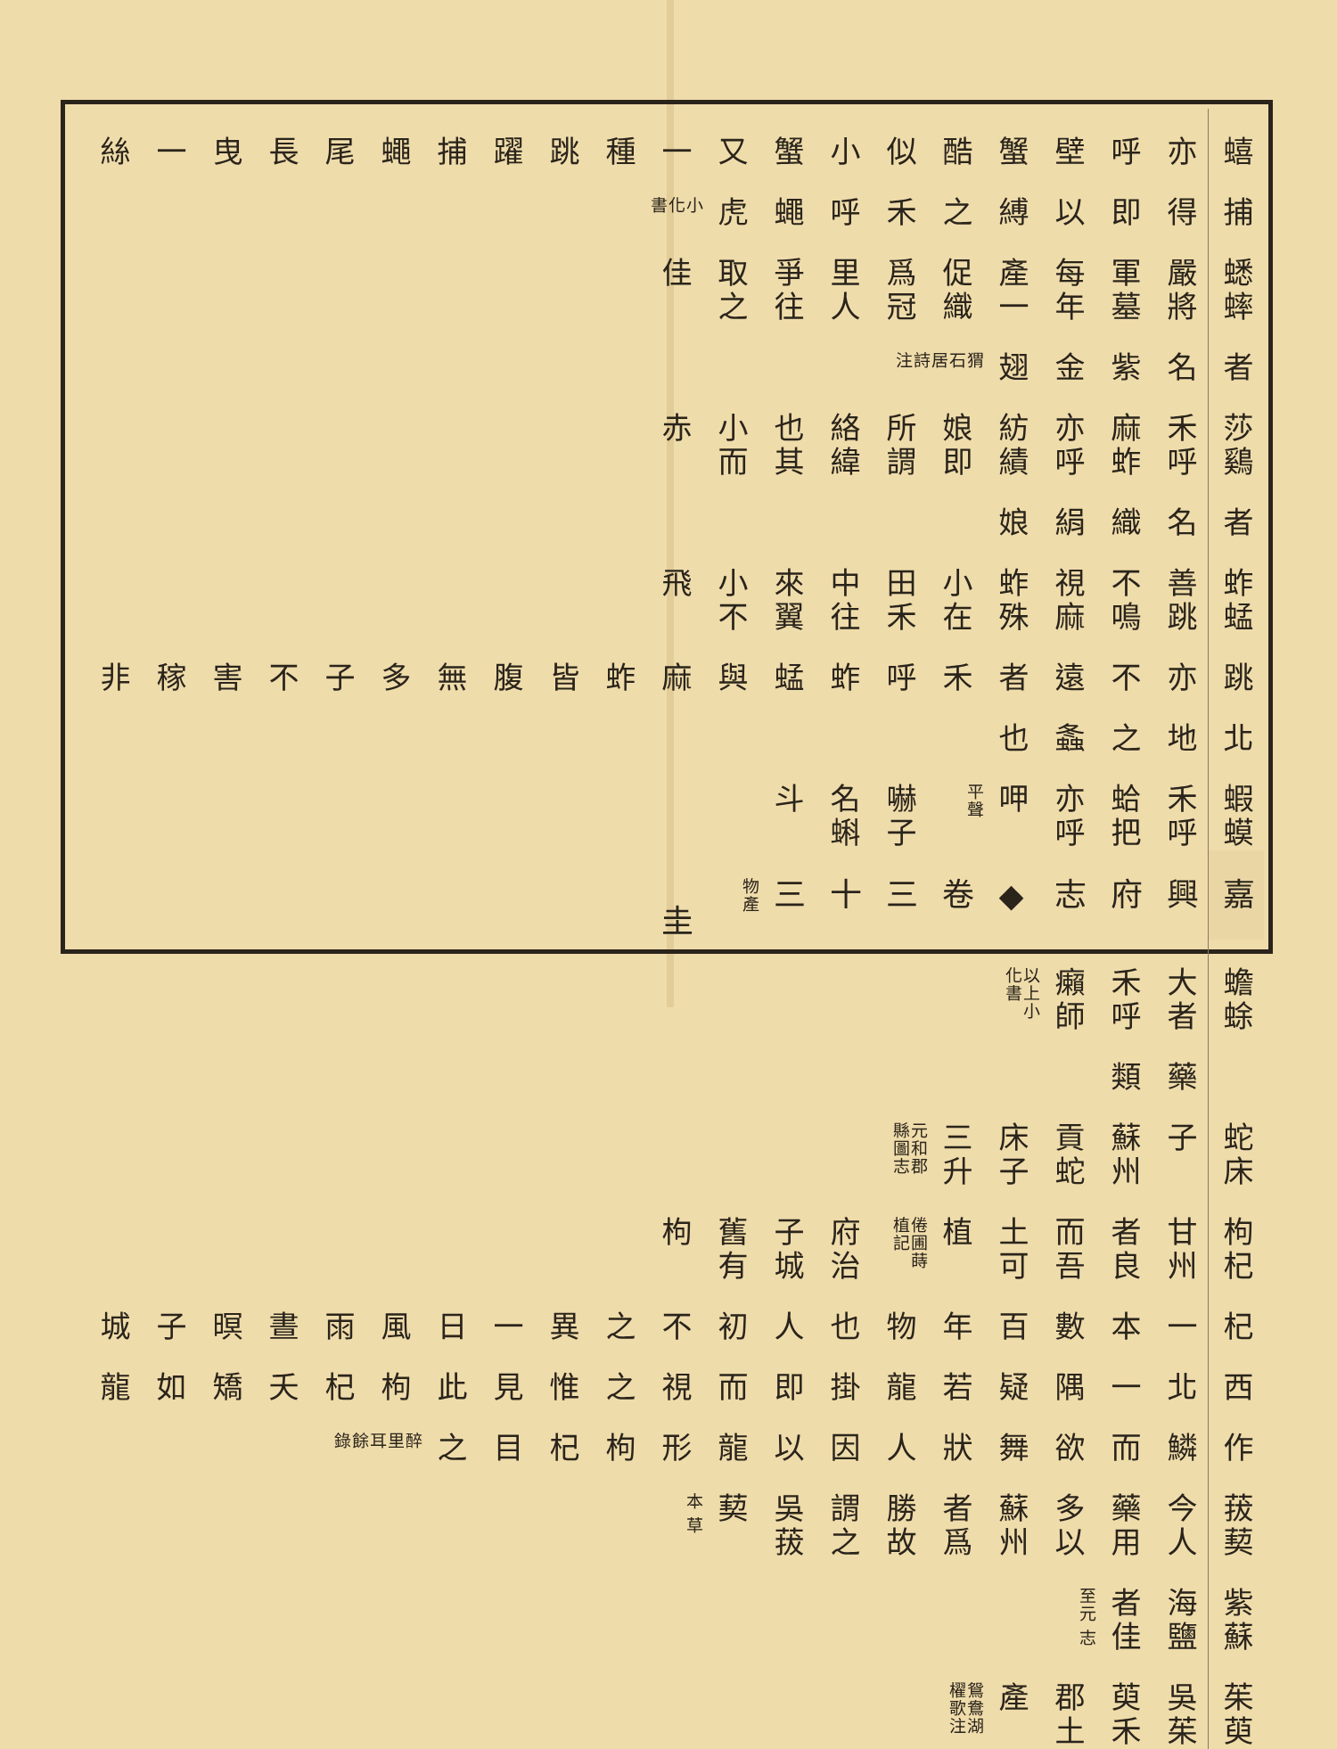蟢亦呼壁蟹酷似小蟹又一種跳躍捕蠅尾長曳一絲
捕得即以縛之禾呼蠅虎 小化 書
蟋蟀　嚴將軍墓每年產一促織爲冠里人爭往取之佳
者名紫金翅 猬石居 詩注
莎鷄　禾呼麻蚱亦呼紡績娘即所謂絡緯也其小而赤
者名織絹娘
蚱蜢　善跳不鳴視麻蚱殊小在田禾中往來翼小不飛
跳亦不遠者禾呼蚱蜢與麻蚱皆腹無多子不害稼非
北地之螽也
蝦蟆　禾呼蛤把亦呼呷平聲嚇子名蝌斗
嘉興府志 ◆ 卷三十三 物產 圭
蟾蜍　大者禾呼癩師 以上小 化書
　藥類
蛇床子　蘇州貢蛇床子三升 元和郡 縣圖志
枸杞　甘州者良而吾土可植 倦圃蒔 植記 府治子城舊有枸
杞一本數百年物也人初不之異一日風雨晝暝子城
西北一隅疑若龍掛即而視之惟見此枸杞夭矯如龍
作鱗而欲舞狀人因以龍形枸杞目之 醉里耳 餘錄
菝葜　今人藥用多以蘇州者爲勝故謂之吳菝葜 本 草
紫蘇　海鹽者佳 至元 志
茱萸　吳茱萸禾郡土產 鴛鴦湖 櫂歌注